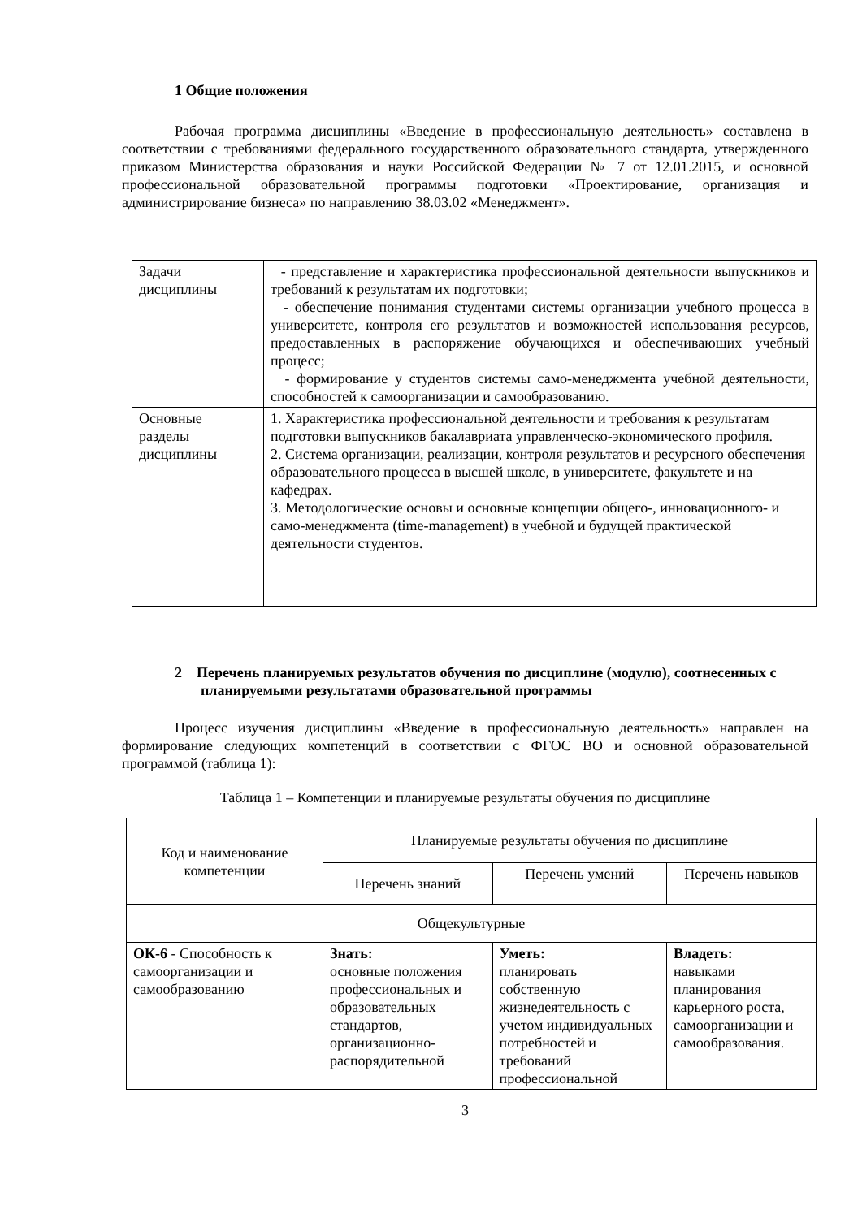1 Общие положения
Рабочая программа дисциплины «Введение в профессиональную деятельность» составлена в соответствии с требованиями федерального государственного образовательного стандарта, утвержденного приказом Министерства образования и науки Российской Федерации № 7 от 12.01.2015, и основной профессиональной образовательной программы подготовки «Проектирование, организация и администрирование бизнеса» по направлению 38.03.02 «Менеджмент».
| Задачи дисциплины | - представление и характеристика профессиональной деятельности выпускников и требований к результатам их подготовки; - обеспечение понимания студентами системы организации учебного процесса в университете, контроля его результатов и возможностей использования ресурсов, предоставленных в распоряжение обучающихся и обеспечивающих учебный процесс; - формирование у студентов системы само-менеджмента учебной деятельности, способностей к самоорганизации и самообразованию. |
| Основные разделы дисциплины | 1. Характеристика профессиональной деятельности и требования к результатам подготовки выпускников бакалавриата управленческо-экономического профиля. 2. Система организации, реализации, контроля результатов и ресурсного обеспечения образовательного процесса в высшей школе, в университете, факультете и на кафедрах. 3. Методологические основы и основные концепции общего-, инновационного- и само-менеджмента (time-management) в учебной и будущей практической деятельности студентов. |
2 Перечень планируемых результатов обучения по дисциплине (модулю), соотнесенных с планируемыми результатами образовательной программы
Процесс изучения дисциплины «Введение в профессиональную деятельность» направлен на формирование следующих компетенций в соответствии с ФГОС ВО и основной образовательной программой (таблица 1):
Таблица 1 – Компетенции и планируемые результаты обучения по дисциплине
| Код и наименование компетенции | Планируемые результаты обучения по дисциплине | | |
| --- | --- | --- | --- |
| | Перечень знаний | Перечень умений | Перечень навыков |
| Общекультурные | | | |
| ОК-6 - Способность к самоорганизации и самообразованию | Знать: основные положения профессиональных и образовательных стандартов, организационно-распорядительной | Уметь: планировать собственную жизнедеятельность с учетом индивидуальных потребностей и требований профессиональной | Владеть: навыками планирования карьерного роста, самоорганизации и самообразования. |
3